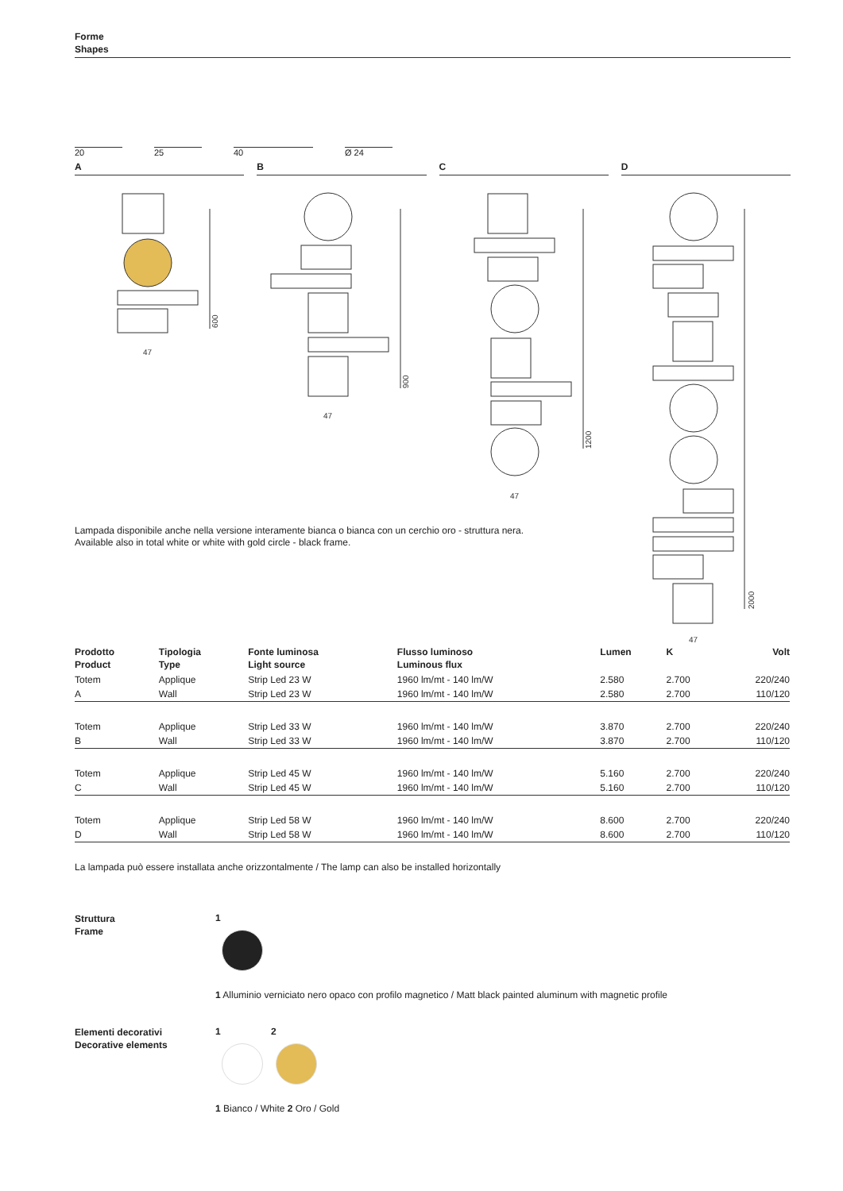Forme
Shapes
20
25
40
Ø 24
A B C D
47
47
47
47
600
900
1200
2000
Lampada disponibile anche nella versione interamente bianca o bianca con un cerchio oro - struttura nera.
Available also in total white or white with gold circle - black frame.
| Prodotto Product | Tipologia Type | Fonte luminosa Light source | Flusso luminoso Luminous flux | Lumen | K | Volt |
| --- | --- | --- | --- | --- | --- | --- |
| Totem | Applique | Strip Led 23 W | 1960 lm/mt - 140 lm/W | 2.580 | 2.700 | 220/240 |
| A | Wall | Strip Led 23 W | 1960 lm/mt - 140 lm/W | 2.580 | 2.700 | 110/120 |
| Totem | Applique | Strip Led 33 W | 1960 lm/mt - 140 lm/W | 3.870 | 2.700 | 220/240 |
| B | Wall | Strip Led 33 W | 1960 lm/mt - 140 lm/W | 3.870 | 2.700 | 110/120 |
| Totem | Applique | Strip Led 45 W | 1960 lm/mt - 140 lm/W | 5.160 | 2.700 | 220/240 |
| C | Wall | Strip Led 45 W | 1960 lm/mt - 140 lm/W | 5.160 | 2.700 | 110/120 |
| Totem | Applique | Strip Led 58 W | 1960 lm/mt - 140 lm/W | 8.600 | 2.700 | 220/240 |
| D | Wall | Strip Led 58 W | 1960 lm/mt - 140 lm/W | 8.600 | 2.700 | 110/120 |
La lampada può essere installata anche orizzontalmente / The lamp can also be installed horizontally
Struttura
Frame
1
1 Alluminio verniciato nero opaco con profilo magnetico / Matt black painted aluminum with magnetic profile
Elementi decorativi
Decorative elements
1 2
1 Bianco / White 2 Oro / Gold